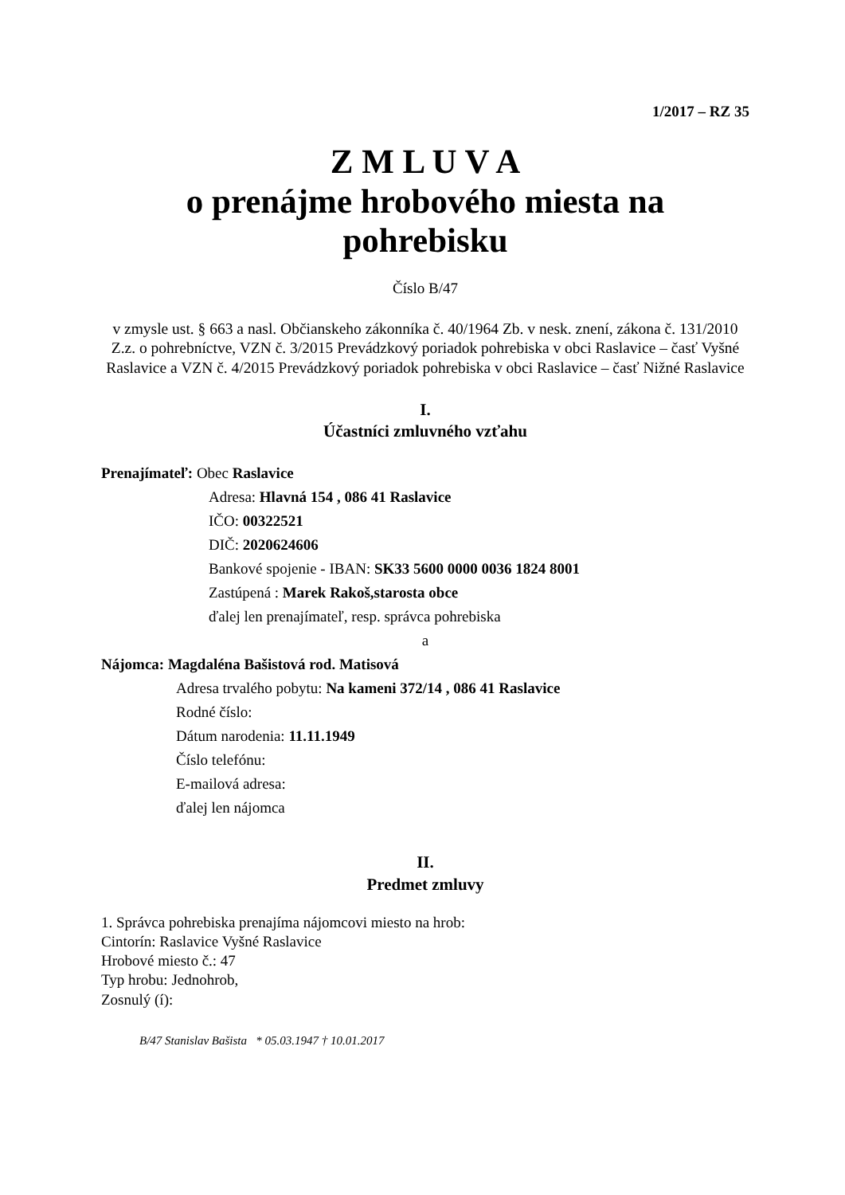1/2017 – RZ 35
Z M L U V A
o prenájme hrobového miesta na
pohrebisku
Číslo B/47
v zmysle ust. § 663 a nasl. Občianskeho zákonníka č. 40/1964 Zb. v nesk. znení, zákona č. 131/2010 Z.z. o pohrebníctve, VZN č. 3/2015 Prevádzkový poriadok pohrebiska v obci Raslavice – časť Vyšné Raslavice a VZN č. 4/2015 Prevádzkový poriadok pohrebiska v obci Raslavice – časť Nižné Raslavice
I.
Účastníci zmluvného vzťahu
Prenajímateľ: Obec Raslavice
Adresa: Hlavná 154 , 086 41 Raslavice
IČO: 00322521
DIČ: 2020624606
Bankové spojenie - IBAN: SK33 5600 0000 0036 1824 8001
Zastúpená : Marek Rakoš,starosta obce
ďalej len prenajímateľ, resp. správca pohrebiska
a
Nájomca: Magdaléna Bašistová rod. Matisová
Adresa trvalého pobytu: Na kameni 372/14 , 086 41 Raslavice
Rodné číslo:
Dátum narodenia: 11.11.1949
Číslo telefónu:
E-mailová adresa:
ďalej len nájomca
II.
Predmet zmluvy
1. Správca pohrebiska prenajíma nájomcovi miesto na hrob:
Cintorín: Raslavice Vyšné Raslavice
Hrobové miesto č.: 47
Typ hrobu: Jednohrob,
Zosnulý (í):
B/47 Stanislav Bašista * 05.03.1947 † 10.01.2017